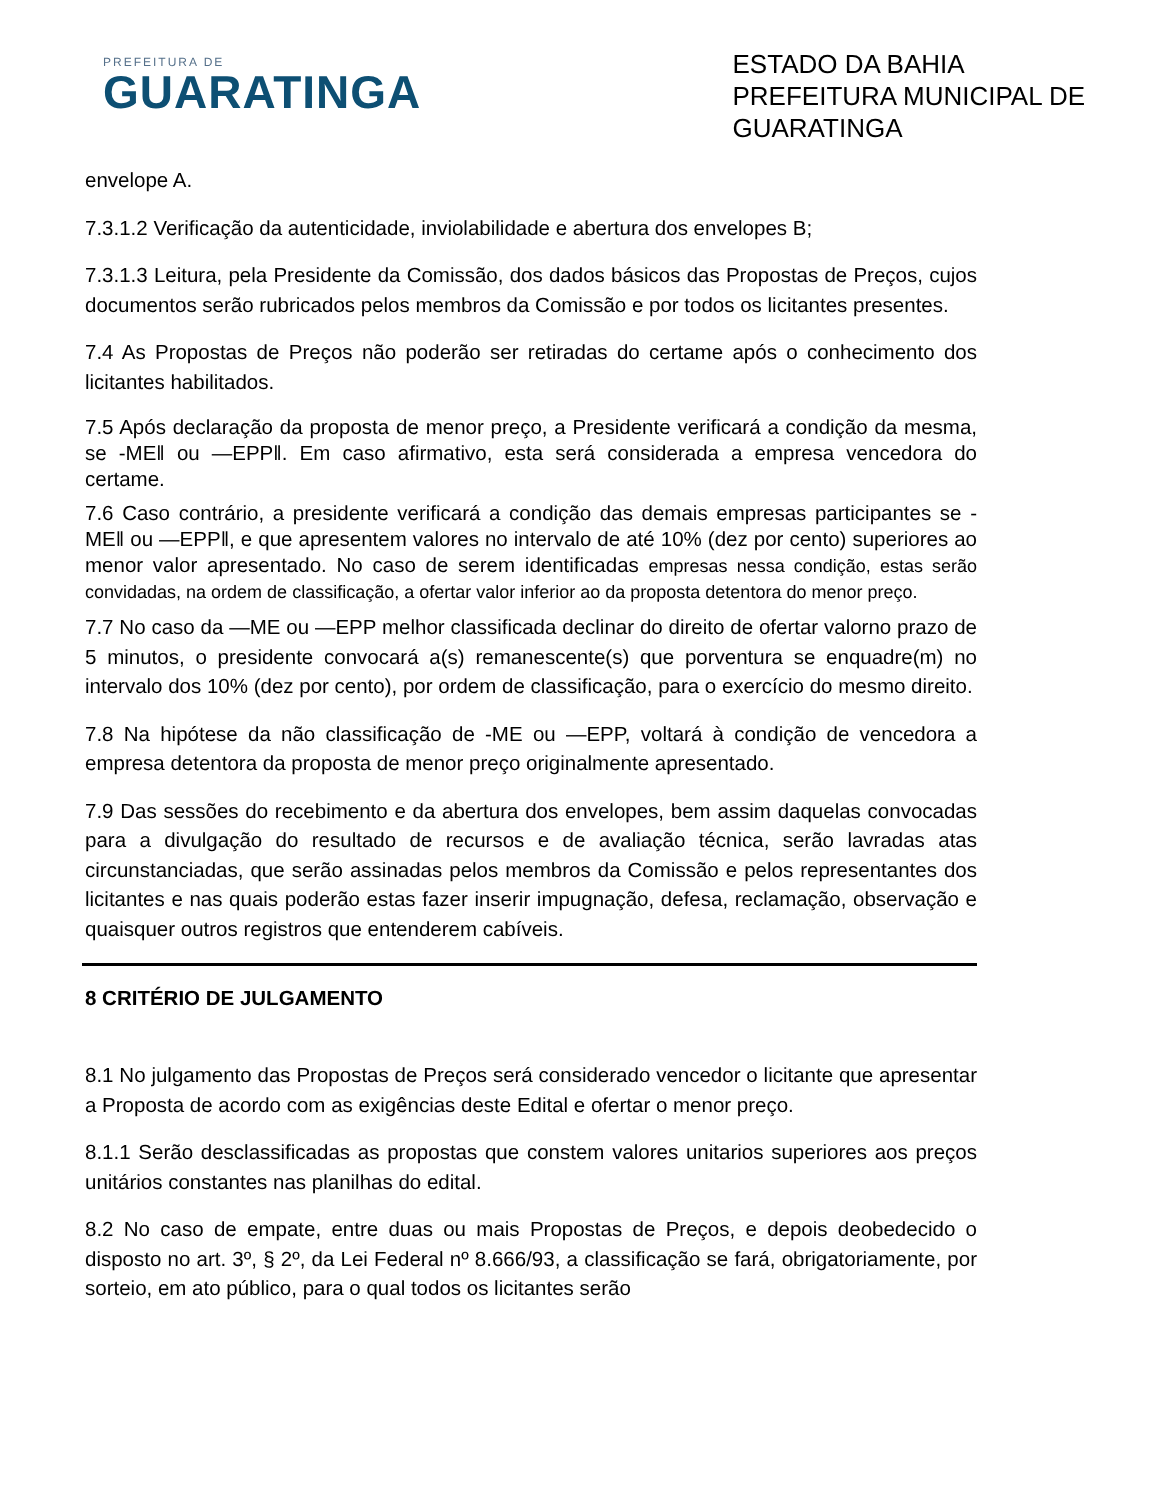PREFEITURA DE
GUARATINGA
ESTADO DA BAHIA
PREFEITURA MUNICIPAL DE
GUARATINGA
envelope A.
7.3.1.2 Verificação da autenticidade, inviolabilidade e abertura dos envelopes B;
7.3.1.3 Leitura, pela Presidente da Comissão, dos dados básicos das Propostas de Preços, cujos documentos serão rubricados pelos membros da Comissão e por todos os licitantes presentes.
7.4 As Propostas de Preços não poderão ser retiradas do certame após o conhecimento dos licitantes habilitados.
7.5 Após declaração da proposta de menor preço, a Presidente verificará a condição da mesma, se -ME‖ ou —EPP‖. Em caso afirmativo, esta será considerada a empresa vencedora do certame.
7.6 Caso contrário, a presidente verificará a condição das demais empresas participantes se -ME‖ ou —EPP‖, e que apresentem valores no intervalo de até 10% (dez por cento) superiores ao menor valor apresentado. No caso de serem identificadas empresas nessa condição, estas serão convidadas, na ordem de classificação, a ofertar valor inferior ao da proposta detentora do menor preço.
7.7 No caso da —ME ou —EPP melhor classificada declinar do direito de ofertar valorno prazo de 5 minutos, o presidente convocará a(s) remanescente(s) que porventura se enquadre(m) no intervalo dos 10% (dez por cento), por ordem de classificação, para o exercício do mesmo direito.
7.8 Na hipótese da não classificação de -ME ou —EPP, voltará à condição de vencedora a empresa detentora da proposta de menor preço originalmente apresentado.
7.9 Das sessões do recebimento e da abertura dos envelopes, bem assim daquelas convocadas para a divulgação do resultado de recursos e de avaliação técnica, serão lavradas atas circunstanciadas, que serão assinadas pelos membros da Comissão e pelos representantes dos licitantes e nas quais poderão estas fazer inserir impugnação, defesa, reclamação, observação e quaisquer outros registros que entenderem cabíveis.
8 CRITÉRIO DE JULGAMENTO
8.1 No julgamento das Propostas de Preços será considerado vencedor o licitante que apresentar a Proposta de acordo com as exigências deste Edital e ofertar o menor preço.
8.1.1 Serão desclassificadas as propostas que constem valores unitarios superiores aos preços unitários constantes nas planilhas do edital.
8.2 No caso de empate, entre duas ou mais Propostas de Preços, e depois deobedecido o disposto no art. 3º, § 2º, da Lei Federal nº 8.666/93, a classificação se fará, obrigatoriamente, por sorteio, em ato público, para o qual todos os licitantes serão